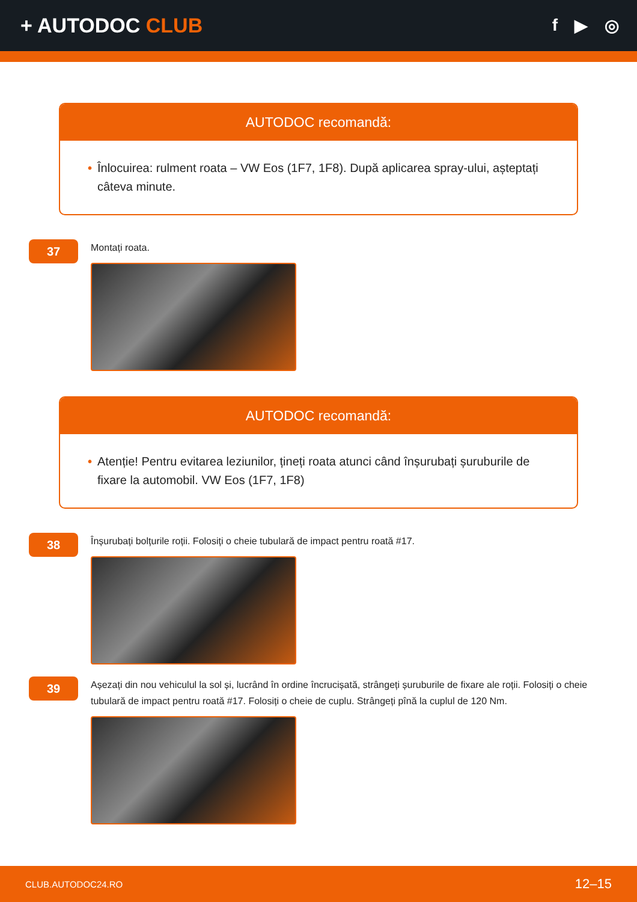+ AUTODOC CLUB
f ▶ ◎
AUTODOC recomandă:
• Înlocuirea: rulment roata – VW Eos (1F7, 1F8). După aplicarea spray-ului, așteptați câteva minute.
37
Montați roata.
AUTODOC recomandă:
• Atenție! Pentru evitarea leziunilor, țineți roata atunci când înșurubați șuruburile de fixare la automobil. VW Eos (1F7, 1F8)
38
Înșurubați bolțurile roții. Folosiți o cheie tubulară de impact pentru roată #17.
39
Așezați din nou vehiculul la sol și, lucrând în ordine încrucișată, strângeți șuruburile de fixare ale roții. Folosiți o cheie tubulară de impact pentru roată #17. Folosiți o cheie de cuplu. Strângeți pînă la cuplul de 120 Nm.
CLUB.AUTODOC24.RO 12–15